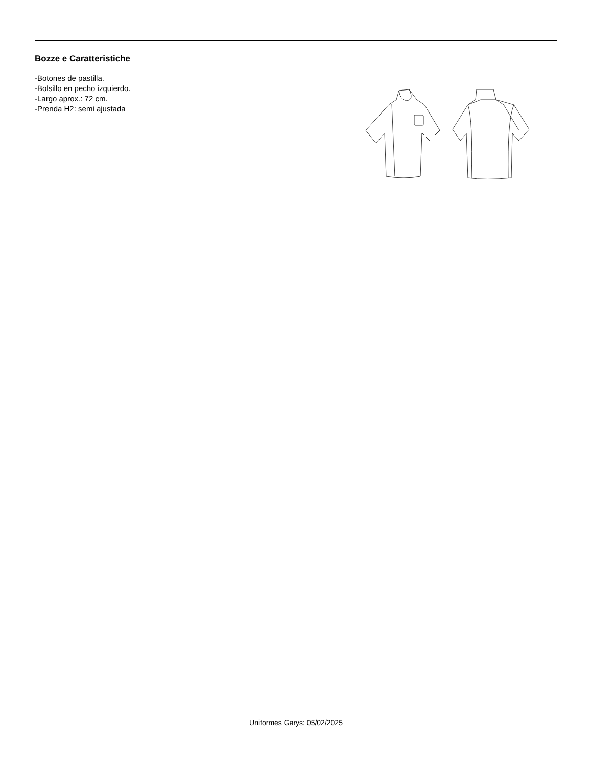Bozze e Caratteristiche
-Botones de pastilla.
-Bolsillo en pecho izquierdo.
-Largo aprox.: 72 cm.
-Prenda H2: semi ajustada
Uniformes Garys: 05/02/2025